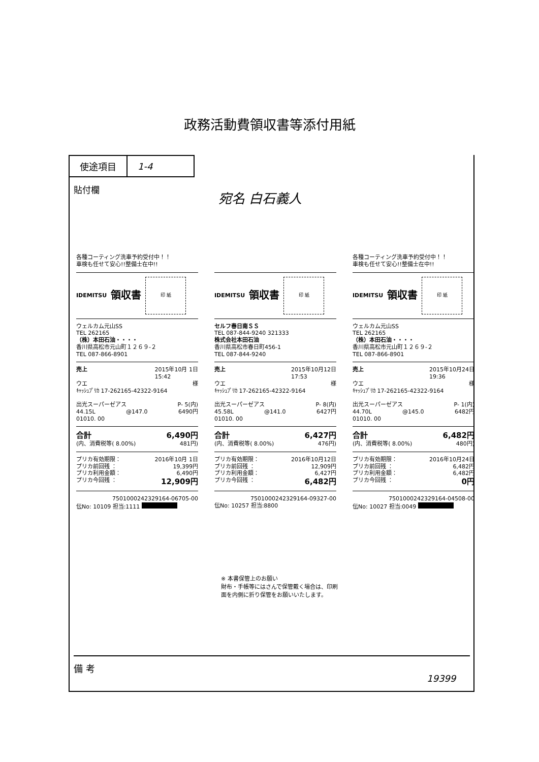政務活動費領収書等添付用紙
| 使途項目 | 1-4 |
貼付欄 宛名 白石義人
各種コーティング洗車予約受付中！！
車検も任せて安心!!整備士在中!!
IDEMITSU
領収書
印 紙
ウェルカム元山SS
TEL 262165
（株）本田石油・・・・
香川県高松市元山町１２６９-２
TEL 087-866-8901
売上 2015年10月 1日
15:42
ウエ 様
ｷｬｯｼｭﾌﾟﾘｶ 17-262165-42322-9164
出光スーパーゼアス P- 5(内)
44.15L @147.0 6490円
01010. 00
合計 6,490円
(内、消費税等( 8.00%) 481円)
プリカ有効期限： 2016年10月 1日
プリカ前回残 ： 19,399円
プリカ利用金額： 6,490円
プリカ今回残 ： 12,909円
7501000242329164-06705-00
伝No: 10109 担当:1111
IDEMITSU
領収書
印 紙
セルフ春日南ＳＳ
TEL 087-844-9240 321333
株式会社本田石油
香川県高松市春日町456-1
TEL 087-844-9240
売上 2015年10月12日
17:53
ウエ 様
ｷｬｯｼｭﾌﾟﾘｶ 17-262165-42322-9164
出光スーパーゼアス P- 8(内)
45.58L @141.0 6427円
01010. 00
合計 6,427円
(内、消費税等( 8.00%) 476円)
プリカ有効期限： 2016年10月12日
プリカ前回残 ： 12,909円
プリカ利用金額： 6,427円
プリカ今回残 ： 6,482円
7501000242329164-09327-00
伝No: 10257 担当:8800
各種コーティング洗車予約受付中！！
車検も任せて安心!!整備士在中!!
IDEMITSU
領収書
印 紙
ウェルカム元山SS
TEL 262165
（株）本田石油・・・・
香川県高松市元山町１２６９-２
TEL 087-866-8901
売上 2015年10月24日
19:36
ウエ 様
ｷｬｯｼｭﾌﾟﾘｶ 17-262165-42322-9164
出光スーパーゼアス P- 1(内)
44.70L @145.0 6482円
01010. 00
合計 6,482円
(内、消費税等( 8.00%) 480円)
プリカ有効期限： 2016年10月24日
プリカ前回残 ： 6,482円
プリカ利用金額： 6,482円
プリカ今回残 ： 0円
7501000242329164-04508-00
伝No: 10027 担当:0049
※ 本書保管上のお願い
財布・手帳等にはさんで保管戴く場合は、印刷面を内側に折り保管をお願いいたします。
備 考
19399